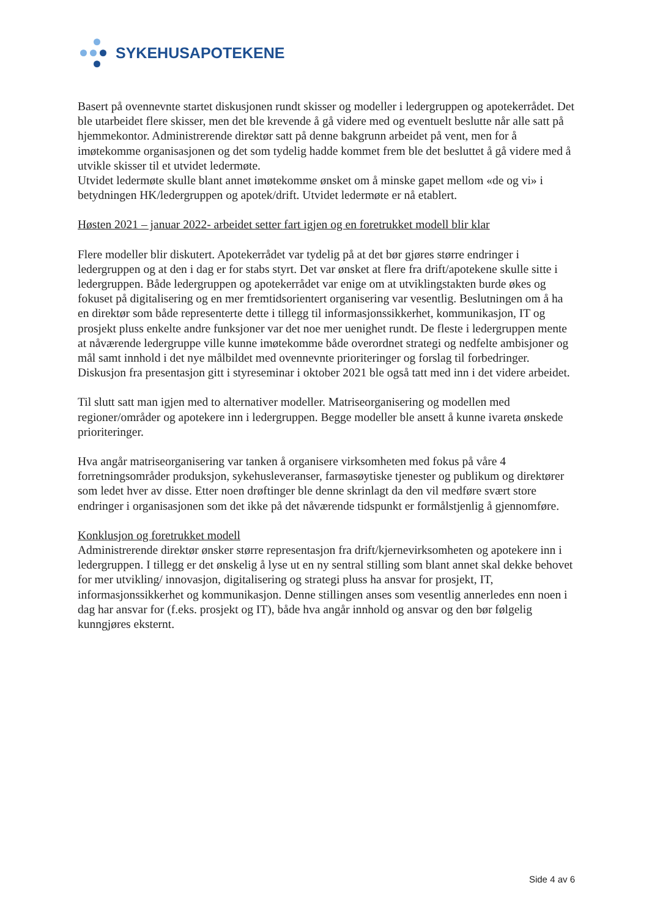SYKEHUSAPOTEKENE
Basert på ovennevnte startet diskusjonen rundt skisser og modeller i ledergruppen og apotekerrådet. Det ble utarbeidet flere skisser, men det ble krevende å gå videre med og eventuelt beslutte når alle satt på hjemmekontor. Administrerende direktør satt på denne bakgrunn arbeidet på vent, men for å imøtekomme organisasjonen og det som tydelig hadde kommet frem ble det besluttet å gå videre med å utvikle skisser til et utvidet ledermøte.
Utvidet ledermøte skulle blant annet imøtekomme ønsket om å minske gapet mellom «de og vi» i betydningen HK/ledergruppen og apotek/drift. Utvidet ledermøte er nå etablert.
Høsten 2021 – januar 2022- arbeidet setter fart igjen og en foretrukket modell blir klar
Flere modeller blir diskutert. Apotekerrådet var tydelig på at det bør gjøres større endringer i ledergruppen og at den i dag er for stabs styrt. Det var ønsket at flere fra drift/apotekene skulle sitte i ledergruppen. Både ledergruppen og apotekerrådet var enige om at utviklingstakten burde økes og fokuset på digitalisering og en mer fremtidsorientert organisering var vesentlig. Beslutningen om å ha en direktør som både representerte dette i tillegg til informasjonssikkerhet, kommunikasjon, IT og prosjekt pluss enkelte andre funksjoner var det noe mer uenighet rundt. De fleste i ledergruppen mente at nåværende ledergruppe ville kunne imøtekomme både overordnet strategi og nedfelte ambisjoner og mål samt innhold i det nye målbildet med ovennevnte prioriteringer og forslag til forbedringer.
Diskusjon fra presentasjon gitt i styreseminar i oktober 2021 ble også tatt med inn i det videre arbeidet.
Til slutt satt man igjen med to alternativer modeller. Matriseorganisering og modellen med regioner/områder og apotekere inn i ledergruppen. Begge modeller ble ansett å kunne ivareta ønskede prioriteringer.
Hva angår matriseorganisering var tanken å organisere virksomheten med fokus på våre 4 forretningsområder produksjon, sykehusleveranser, farmasøytiske tjenester og publikum og direktører som ledet hver av disse. Etter noen drøftinger ble denne skrinlagt da den vil medføre svært store endringer i organisasjonen som det ikke på det nåværende tidspunkt er formålstjenlig å gjennomføre.
Konklusjon og foretrukket modell
Administrerende direktør ønsker større representasjon fra drift/kjernevirksomheten og apotekere inn i ledergruppen. I tillegg er det ønskelig å lyse ut en ny sentral stilling som blant annet skal dekke behovet for mer utvikling/ innovasjon, digitalisering og strategi pluss ha ansvar for prosjekt, IT, informasjonssikkerhet og kommunikasjon. Denne stillingen anses som vesentlig annerledes enn noen i dag har ansvar for (f.eks. prosjekt og IT), både hva angår innhold og ansvar og den bør følgelig kunngjøres eksternt.
Side 4 av 6